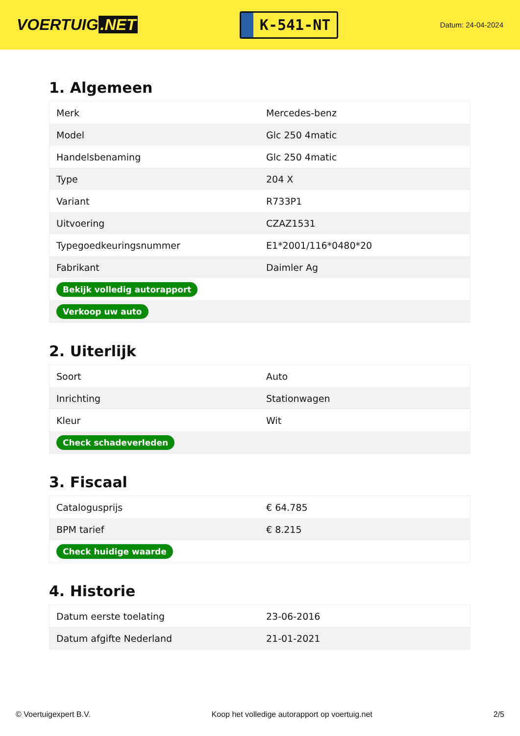VOERTUIG.NET
K-541-NT
Datum: 24-04-2024
1. Algemeen
| Merk | Mercedes-benz |
| Model | Glc 250 4matic |
| Handelsbenaming | Glc 250 4matic |
| Type | 204 X |
| Variant | R733P1 |
| Uitvoering | CZAZ1531 |
| Typegoedkeuringsnummer | E1*2001/116*0480*20 |
| Fabrikant | Daimler Ag |
| Bekijk volledig autorapport | |
| Verkoop uw auto | |
2. Uiterlijk
| Soort | Auto |
| Inrichting | Stationwagen |
| Kleur | Wit |
| Check schadeverleden | |
3. Fiscaal
| Catalogusprijs | € 64.785 |
| BPM tarief | € 8.215 |
| Check huidige waarde | |
4. Historie
| Datum eerste toelating | 23-06-2016 |
| Datum afgifte Nederland | 21-01-2021 |
© Voertuigexpert B.V. Koop het volledige autorapport op voertuig.net 2/5